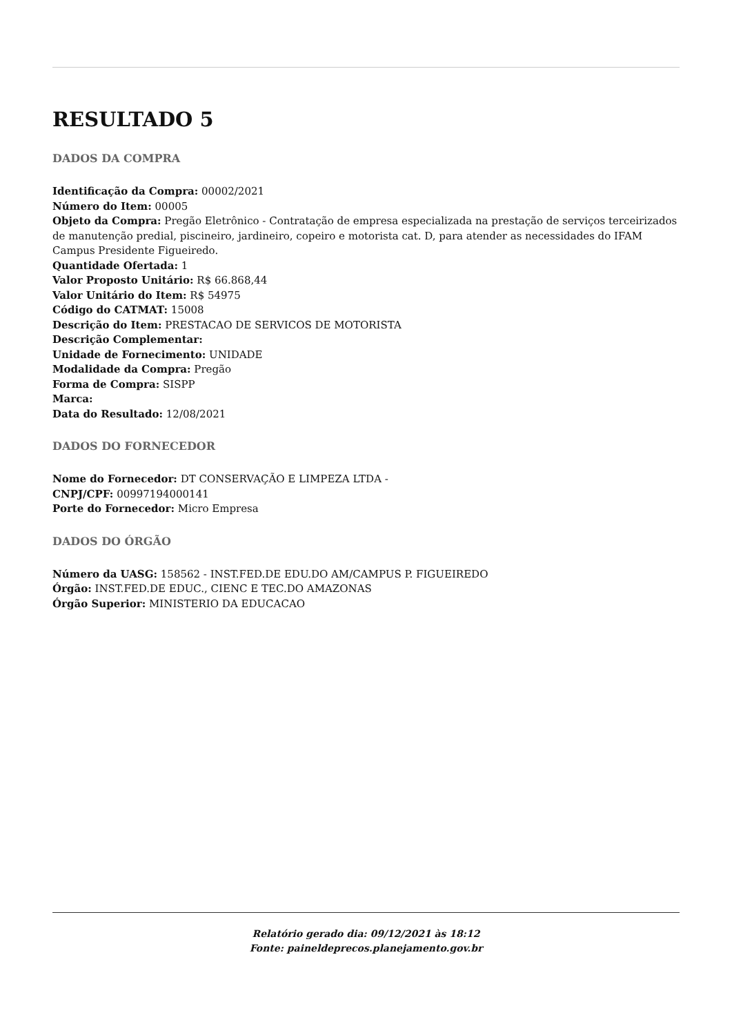RESULTADO 5
DADOS DA COMPRA
Identificação da Compra: 00002/2021
Número do Item: 00005
Objeto da Compra: Pregão Eletrônico - Contratação de empresa especializada na prestação de serviços terceirizados de manutenção predial, piscineiro, jardineiro, copeiro e motorista cat. D, para atender as necessidades do IFAM Campus Presidente Figueiredo.
Quantidade Ofertada: 1
Valor Proposto Unitário: R$ 66.868,44
Valor Unitário do Item: R$ 54975
Código do CATMAT: 15008
Descrição do Item: PRESTACAO DE SERVICOS DE MOTORISTA
Descrição Complementar:
Unidade de Fornecimento: UNIDADE
Modalidade da Compra: Pregão
Forma de Compra: SISPP
Marca:
Data do Resultado: 12/08/2021
DADOS DO FORNECEDOR
Nome do Fornecedor: DT CONSERVAÇÃO E LIMPEZA LTDA -
CNPJ/CPF: 00997194000141
Porte do Fornecedor: Micro Empresa
DADOS DO ÓRGÃO
Número da UASG: 158562 - INST.FED.DE EDU.DO AM/CAMPUS P. FIGUEIREDO
Órgão: INST.FED.DE EDUC., CIENC E TEC.DO AMAZONAS
Órgão Superior: MINISTERIO DA EDUCACAO
Relatório gerado dia: 09/12/2021 às 18:12
Fonte: paineldeprecos.planejamento.gov.br